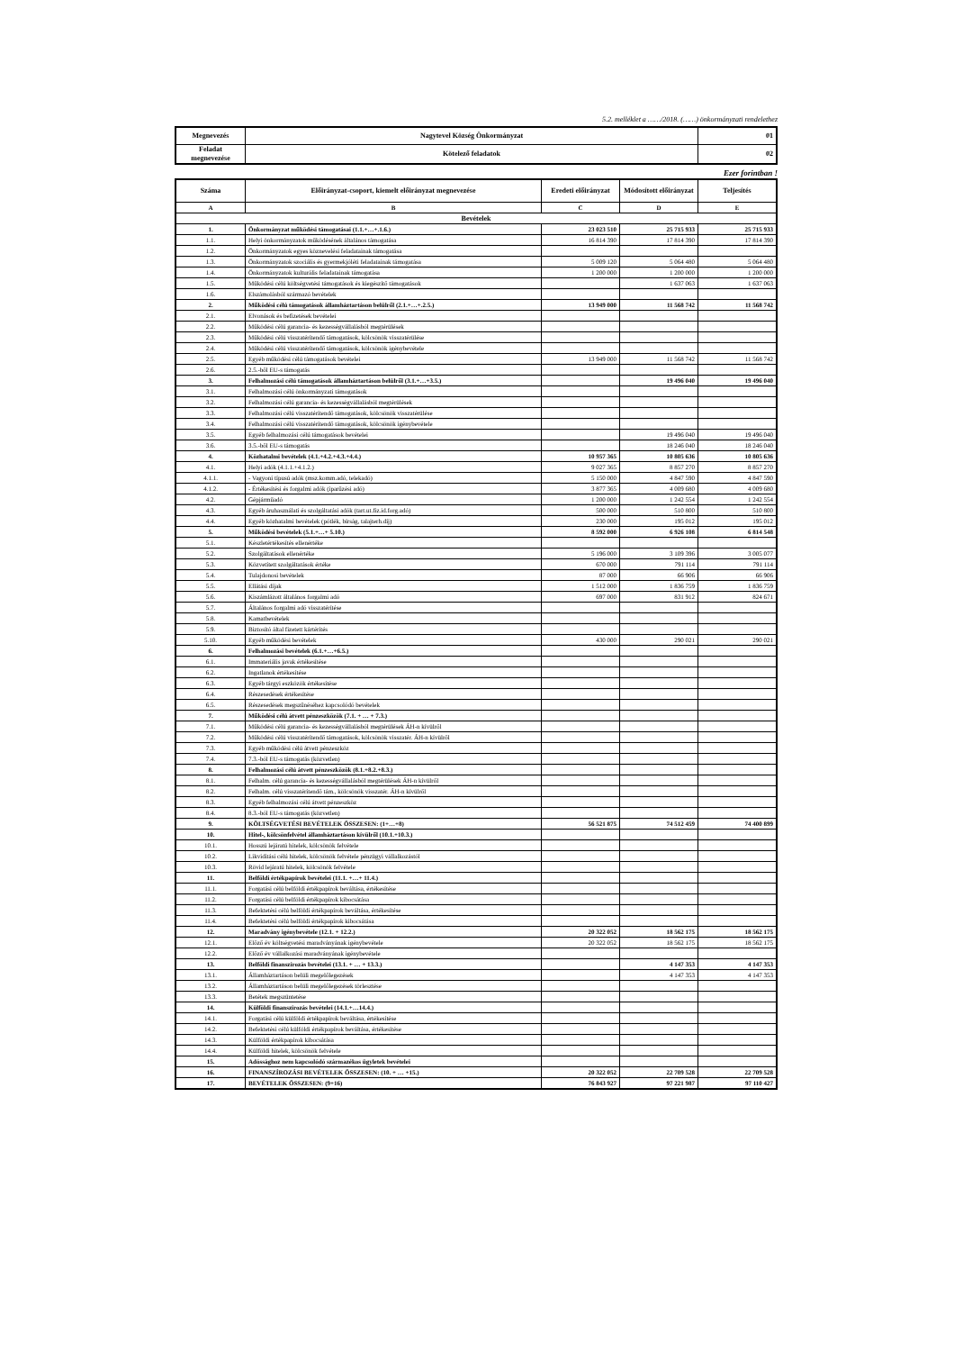5.2. melléklet a ……/2018. (……) önkormányzati rendelethez
| Megnevezés | Nagytevel Község Önkormányzat | 01 |
| Feladat megnevezése | Kötelező feladatok | 02 |
Ezer forintban !
| Száma | Előirányzat-csoport, kiemelt előirányzat megnevezése | Eredeti előirányzat | Módosított előirányzat | Teljesítés |
| --- | --- | --- | --- | --- |
| A | B | C | D | E |
| Bevételek | | | | |
| 1. | Önkormányzat működési támogatásai (1.1.+…+.1.6.) | 23 023 510 | 25 715 933 | 25 715 933 |
| 1.1. | Helyi önkormányzatok működésének általános támogatása | 16 814 390 | 17 814 390 | 17 814 390 |
| 1.2. | Önkormányzatok egyes köznevelési feladatainak támogatása | | | |
| 1.3. | Önkormányzatok szociális és gyermekjóléti feladatainak támogatása | 5 009 120 | 5 064 480 | 5 064 480 |
| 1.4. | Önkormányzatok kulturális feladatainak támogatása | 1 200 000 | 1 200 000 | 1 200 000 |
| 1.5. | Működési célú költségvetési támogatások és kiegészítő támogatások | | 1 637 063 | 1 637 063 |
| 1.6. | Elszámolásból származó bevételek | | | |
| 2. | Működési célú támogatások államháztartáson belülről (2.1.+…+.2.5.) | 13 949 000 | 11 568 742 | 11 568 742 |
| 2.1. | Elvonások és befizetések bevételei | | | |
| 2.2. | Működési célú garancia- és kezességvállalásból megtérülések | | | |
| 2.3. | Működési célú visszatérítendő támogatások, kölcsönök visszatérülése | | | |
| 2.4. | Működési célú visszatérítendő támogatások, kölcsönök igénybevétele | | | |
| 2.5. | Egyéb működési célú támogatások bevételei | 13 949 000 | 11 568 742 | 11 568 742 |
| 2.6. | 2.5.-ből EU-s támogatás | | | |
| 3. | Felhalmozási célú támogatások államháztartáson belülről (3.1.+…+3.5.) | | 19 496 040 | 19 496 040 |
| 3.1. | Felhalmozási célú önkormányzati támogatások | | | |
| 3.2. | Felhalmozási célú garancia- és kezességvállalásból megtérülések | | | |
| 3.3. | Felhalmozási célú visszatérítendő támogatások, kölcsönök visszatérülése | | | |
| 3.4. | Felhalmozási célú visszatérítendő támogatások, kölcsönök igénybevétele | | | |
| 3.5. | Egyéb felhalmozási célú támogatások bevételei | | 19 496 040 | 19 496 040 |
| 3.6. | 3.5.-ből EU-s támogatás | | 18 246 040 | 18 246 040 |
| 4. | Közhatalmi bevételek (4.1.+4.2.+4.3.+4.4.) | 10 957 365 | 10 805 636 | 10 805 636 |
| 4.1. | Helyi adók (4.1.1.+4.1.2.) | 9 027 365 | 8 857 270 | 8 857 270 |
| 4.1.1. | - Vagyoni típusú adók (msz.komm.adó, telekadó) | 5 150 000 | 4 847 590 | 4 847 590 |
| 4.1.2. | - Értékesítési és forgalmi adók (iparűzési adó) | 3 877 365 | 4 009 680 | 4 009 680 |
| 4.2. | Gépjárműadó | 1 200 000 | 1 242 554 | 1 242 554 |
| 4.3. | Egyéb áruhasználati és szolgáltatási adók (tart.ut.fiz.id.forg.adó) | 500 000 | 510 800 | 510 800 |
| 4.4. | Egyéb közhatalmi bevételek (pótlék, bírság, talajterh.díj) | 230 000 | 195 012 | 195 012 |
| 5. | Működési bevételek (5.1.+…+ 5.10.) | 8 592 000 | 6 926 108 | 6 814 548 |
| 5.1. | Készletértékesítés ellenértéke | | | |
| 5.2. | Szolgáltatások ellenértéke | 5 196 000 | 3 109 396 | 3 005 077 |
| 5.3. | Közvetített szolgáltatások értéke | 670 000 | 791 114 | 791 114 |
| 5.4. | Tulajdonosi bevételek | 87 000 | 66 906 | 66 906 |
| 5.5. | Ellátási díjak | 1 512 000 | 1 836 759 | 1 836 759 |
| 5.6. | Kiszámlázott általános forgalmi adó | 697 000 | 831 912 | 824 671 |
| 5.7. | Általános forgalmi adó visszatérítése | | | |
| 5.8. | Kamatbevételek | | | |
| 5.9. | Biztosító által fizetett kártérítés | | | |
| 5.10. | Egyéb működési bevételek | 430 000 | 290 021 | 290 021 |
| 6. | Felhalmozási bevételek (6.1.+…+6.5.) | | | |
| 6.1. | Immateriális javak értékesítése | | | |
| 6.2. | Ingatlanok értékesítése | | | |
| 6.3. | Egyéb tárgyi eszközök értékesítése | | | |
| 6.4. | Részesedések értékesítése | | | |
| 6.5. | Részesedések megszűnéséhez kapcsolódó bevételek | | | |
| 7. | Működési célú átvett pénzeszközök (7.1. + … + 7.3.) | | | |
| 7.1. | Működési célú garancia- és kezességvállalásból megtérülések ÁH-n kívülről | | | |
| 7.2. | Működési célú visszatérítendő támogatások, kölcsönök visszatér. ÁH-n kívülről | | | |
| 7.3. | Egyéb működési célú átvett pénzeszköz | | | |
| 7.4. | 7.3.-ból EU-s támogatás (közvetlen) | | | |
| 8. | Felhalmozási célú átvett pénzeszközök (8.1.+8.2.+8.3.) | | | |
| 8.1. | Felhalm. célú garancia- és kezességvállalásból megtérülések ÁH-n kívülről | | | |
| 8.2. | Felhalm. célú visszatérítendő tám., kölcsönök visszatér. ÁH-n kívülről | | | |
| 8.3. | Egyéb felhalmozási célú átvett pénzeszköz | | | |
| 8.4. | 8.3.-ból EU-s támogatás (közvetlen) | | | |
| 9. | KÖLTSÉGVETÉSI BEVÉTELEK ÖSSZESEN: (1+…+8) | 56 521 875 | 74 512 459 | 74 400 899 |
| 10. | Hitel-, kölcsönfelvétel államháztartáson kívülről (10.1.+10.3.) | | | |
| 10.1. | Hosszú lejáratú hitelek, kölcsönök felvétele | | | |
| 10.2. | Likviditási célú hitelek, kölcsönök felvétele pénzügyi vállalkozástól | | | |
| 10.3. | Rövid lejáratú hitelek, kölcsönök felvétele | | | |
| 11. | Belföldi értékpapírok bevételei (11.1. +…+ 11.4.) | | | |
| 11.1. | Forgatási célú belföldi értékpapírok beváltása, értékesítése | | | |
| 11.2. | Forgatási célú belföldi értékpapírok kibocsátása | | | |
| 11.3. | Befektetési célú belföldi értékpapírok beváltása, értékesítése | | | |
| 11.4. | Befektetési célú belföldi értékpapírok kibocsátása | | | |
| 12. | Maradvány igénybevétele (12.1. + 12.2.) | 20 322 052 | 18 562 175 | 18 562 175 |
| 12.1. | Előző év költségvetési maradványának igénybevétele | 20 322 052 | 18 562 175 | 18 562 175 |
| 12.2. | Előző év vállalkozási maradványának igénybevétele | | | |
| 13. | Belföldi finanszírozás bevételei (13.1. + … + 13.3.) | | 4 147 353 | 4 147 353 |
| 13.1. | Államháztartáson belüli megelőlegezések | | 4 147 353 | 4 147 353 |
| 13.2. | Államháztartáson belüli megelőlegezések törlesztése | | | |
| 13.3. | Betétek megszüntetése | | | |
| 14. | Külföldi finanszírozás bevételei (14.1.+…14.4.) | | | |
| 14.1. | Forgatási célú külföldi értékpapírok beváltása, értékesítése | | | |
| 14.2. | Befektetési célú külföldi értékpapírok beváltása, értékesítése | | | |
| 14.3. | Külföldi értékpapírok kibocsátása | | | |
| 14.4. | Külföldi hitelek, kölcsönök felvétele | | | |
| 15. | Adóssághoz nem kapcsolódó származékos ügyletek bevételei | | | |
| 16. | FINANSZÍROZÁSI BEVÉTELEK ÖSSZESEN: (10. + … +15.) | 20 322 052 | 22 709 528 | 22 709 528 |
| 17. | BEVÉTELEK ÖSSZESEN: (9+16) | 76 843 927 | 97 221 987 | 97 110 427 |